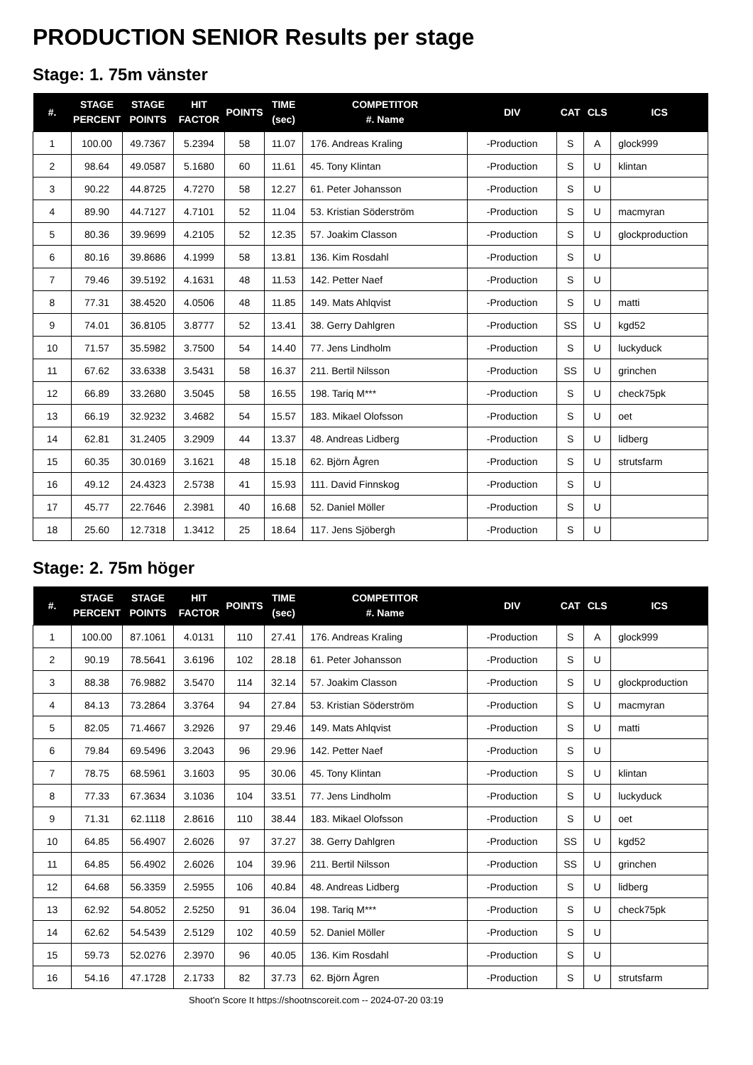PRODUCTION SENIOR Results per stage
Stage: 1. 75m vänster
| #. | STAGE PERCENT | STAGE POINTS | HIT FACTOR | POINTS | TIME (sec) | COMPETITOR #. Name | DIV | CAT | CLS | ICS |
| --- | --- | --- | --- | --- | --- | --- | --- | --- | --- | --- |
| 1 | 100.00 | 49.7367 | 5.2394 | 58 | 11.07 | 176. Andreas Kraling | -Production | S | A | glock999 |
| 2 | 98.64 | 49.0587 | 5.1680 | 60 | 11.61 | 45. Tony Klintan | -Production | S | U | klintan |
| 3 | 90.22 | 44.8725 | 4.7270 | 58 | 12.27 | 61. Peter Johansson | -Production | S | U | |
| 4 | 89.90 | 44.7127 | 4.7101 | 52 | 11.04 | 53. Kristian Söderström | -Production | S | U | macmyran |
| 5 | 80.36 | 39.9699 | 4.2105 | 52 | 12.35 | 57. Joakim Classon | -Production | S | U | glockproduction |
| 6 | 80.16 | 39.8686 | 4.1999 | 58 | 13.81 | 136. Kim Rosdahl | -Production | S | U | |
| 7 | 79.46 | 39.5192 | 4.1631 | 48 | 11.53 | 142. Petter Naef | -Production | S | U | |
| 8 | 77.31 | 38.4520 | 4.0506 | 48 | 11.85 | 149. Mats Ahlqvist | -Production | S | U | matti |
| 9 | 74.01 | 36.8105 | 3.8777 | 52 | 13.41 | 38. Gerry Dahlgren | -Production | SS | U | kgd52 |
| 10 | 71.57 | 35.5982 | 3.7500 | 54 | 14.40 | 77. Jens Lindholm | -Production | S | U | luckyduck |
| 11 | 67.62 | 33.6338 | 3.5431 | 58 | 16.37 | 211. Bertil Nilsson | -Production | SS | U | grinchen |
| 12 | 66.89 | 33.2680 | 3.5045 | 58 | 16.55 | 198. Tariq M*** | -Production | S | U | check75pk |
| 13 | 66.19 | 32.9232 | 3.4682 | 54 | 15.57 | 183. Mikael Olofsson | -Production | S | U | oet |
| 14 | 62.81 | 31.2405 | 3.2909 | 44 | 13.37 | 48. Andreas Lidberg | -Production | S | U | lidberg |
| 15 | 60.35 | 30.0169 | 3.1621 | 48 | 15.18 | 62. Björn Ågren | -Production | S | U | strutsfarm |
| 16 | 49.12 | 24.4323 | 2.5738 | 41 | 15.93 | 111. David Finnskog | -Production | S | U | |
| 17 | 45.77 | 22.7646 | 2.3981 | 40 | 16.68 | 52. Daniel Möller | -Production | S | U | |
| 18 | 25.60 | 12.7318 | 1.3412 | 25 | 18.64 | 117. Jens Sjöbergh | -Production | S | U | |
Stage: 2. 75m höger
| #. | STAGE PERCENT | STAGE POINTS | HIT FACTOR | POINTS | TIME (sec) | COMPETITOR #. Name | DIV | CAT | CLS | ICS |
| --- | --- | --- | --- | --- | --- | --- | --- | --- | --- | --- |
| 1 | 100.00 | 87.1061 | 4.0131 | 110 | 27.41 | 176. Andreas Kraling | -Production | S | A | glock999 |
| 2 | 90.19 | 78.5641 | 3.6196 | 102 | 28.18 | 61. Peter Johansson | -Production | S | U | |
| 3 | 88.38 | 76.9882 | 3.5470 | 114 | 32.14 | 57. Joakim Classon | -Production | S | U | glockproduction |
| 4 | 84.13 | 73.2864 | 3.3764 | 94 | 27.84 | 53. Kristian Söderström | -Production | S | U | macmyran |
| 5 | 82.05 | 71.4667 | 3.2926 | 97 | 29.46 | 149. Mats Ahlqvist | -Production | S | U | matti |
| 6 | 79.84 | 69.5496 | 3.2043 | 96 | 29.96 | 142. Petter Naef | -Production | S | U | |
| 7 | 78.75 | 68.5961 | 3.1603 | 95 | 30.06 | 45. Tony Klintan | -Production | S | U | klintan |
| 8 | 77.33 | 67.3634 | 3.1036 | 104 | 33.51 | 77. Jens Lindholm | -Production | S | U | luckyduck |
| 9 | 71.31 | 62.1118 | 2.8616 | 110 | 38.44 | 183. Mikael Olofsson | -Production | S | U | oet |
| 10 | 64.85 | 56.4907 | 2.6026 | 97 | 37.27 | 38. Gerry Dahlgren | -Production | SS | U | kgd52 |
| 11 | 64.85 | 56.4902 | 2.6026 | 104 | 39.96 | 211. Bertil Nilsson | -Production | SS | U | grinchen |
| 12 | 64.68 | 56.3359 | 2.5955 | 106 | 40.84 | 48. Andreas Lidberg | -Production | S | U | lidberg |
| 13 | 62.92 | 54.8052 | 2.5250 | 91 | 36.04 | 198. Tariq M*** | -Production | S | U | check75pk |
| 14 | 62.62 | 54.5439 | 2.5129 | 102 | 40.59 | 52. Daniel Möller | -Production | S | U | |
| 15 | 59.73 | 52.0276 | 2.3970 | 96 | 40.05 | 136. Kim Rosdahl | -Production | S | U | |
| 16 | 54.16 | 47.1728 | 2.1733 | 82 | 37.73 | 62. Björn Ågren | -Production | S | U | strutsfarm |
Shoot'n Score It https://shootnscoreit.com -- 2024-07-20 03:19